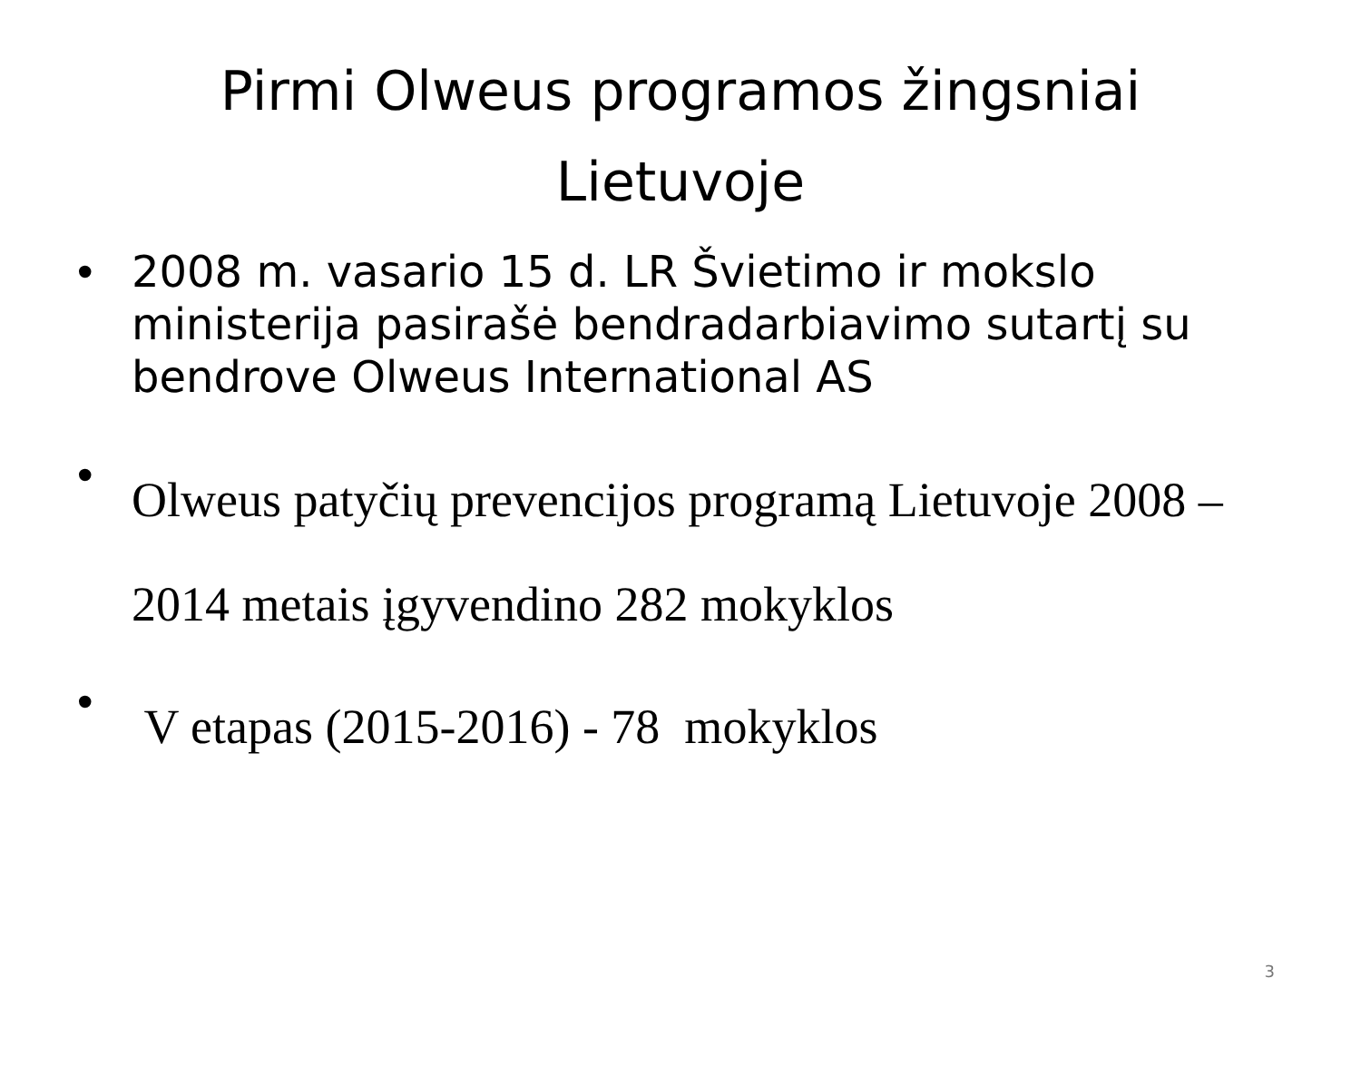Pirmi Olweus programos žingsniai Lietuvoje
• 2008 m. vasario 15 d. LR Švietimo ir mokslo ministerija pasirašė bendradarbiavimo sutartį su bendrove Olweus International AS
• Olweus patyčių prevencijos programą Lietuvoje 2008 – 2014 metais įgyvendino 282 mokyklos
• V etapas (2015-2016) - 78 mokyklos
3